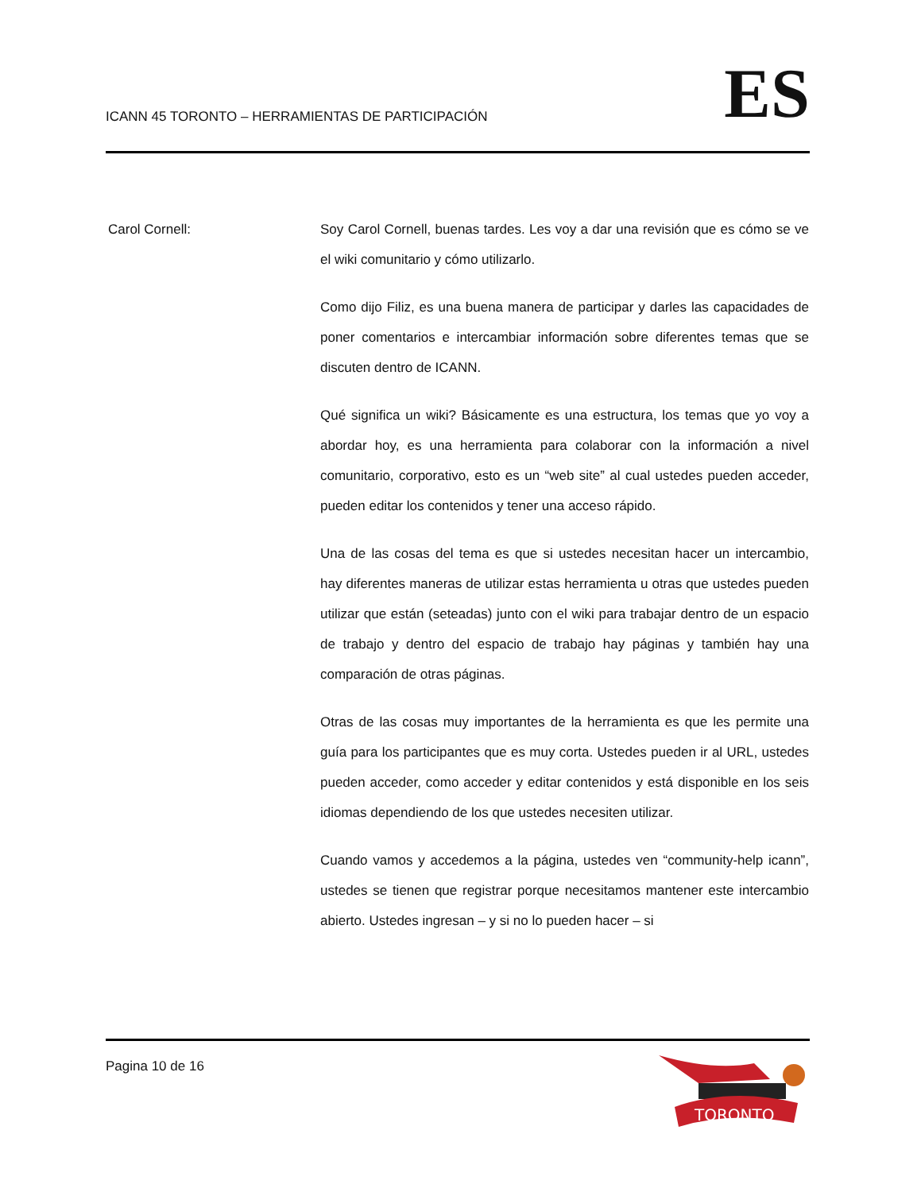ICANN 45 TORONTO – HERRAMIENTAS DE PARTICIPACIÓN
ES
Carol Cornell: Soy Carol Cornell, buenas tardes. Les voy a dar una revisión que es cómo se ve el wiki comunitario y cómo utilizarlo.
Como dijo Filiz, es una buena manera de participar y darles las capacidades de poner comentarios e intercambiar información sobre diferentes temas que se discuten dentro de ICANN.
Qué significa un wiki? Básicamente es una estructura, los temas que yo voy a abordar hoy, es una herramienta para colaborar con la información a nivel comunitario, corporativo, esto es un “web site” al cual ustedes pueden acceder, pueden editar los contenidos y tener una acceso rápido.
Una de las cosas del tema es que si ustedes necesitan hacer un intercambio, hay diferentes maneras de utilizar estas herramienta u otras que ustedes pueden utilizar que están (seteadas) junto con el wiki para trabajar dentro de un espacio de trabajo y dentro del espacio de trabajo hay páginas y también hay una comparación de otras páginas.
Otras de las cosas muy importantes de la herramienta es que les permite una guía para los participantes que es muy corta. Ustedes pueden ir al URL, ustedes pueden acceder, como acceder y editar contenidos y está disponible en los seis idiomas dependiendo de los que ustedes necesiten utilizar.
Cuando vamos y accedemos a la página, ustedes ven “community-help icann”, ustedes se tienen que registrar porque necesitamos mantener este intercambio abierto. Ustedes ingresan – y si no lo pueden hacer – si
Pagina 10 de 16
TORONTO